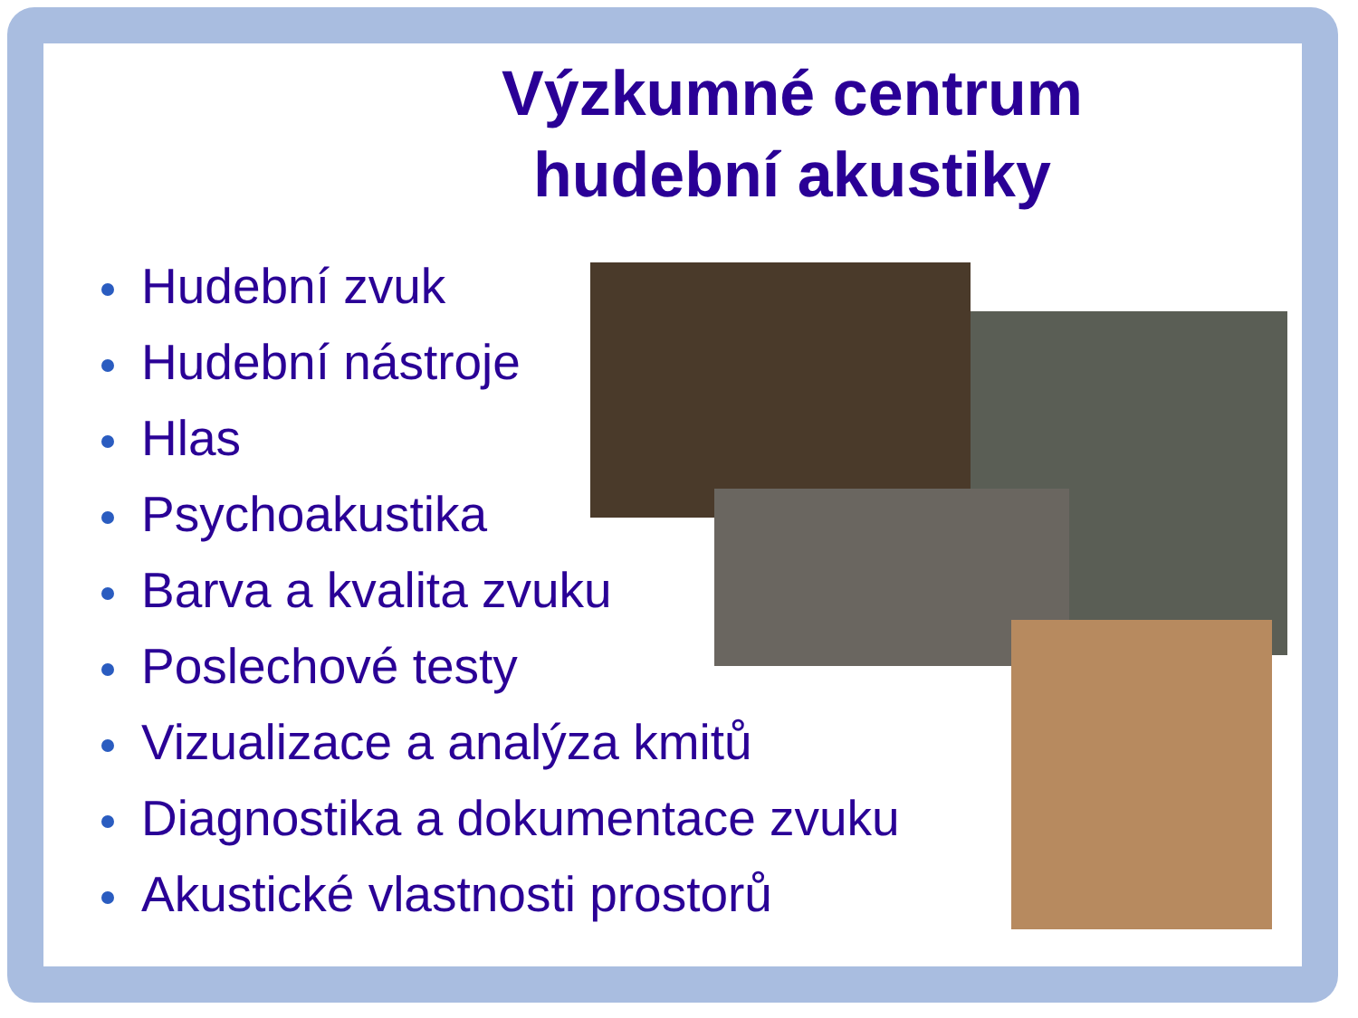Výzkumné centrum
hudební akustiky
Hudební zvuk
Hudební nástroje
Hlas
Psychoakustika
Barva a kvalita zvuku
Poslechové testy
Vizualizace a analýza kmitů
Diagnostika a dokumentace zvuku
Akustické vlastnosti prostorů